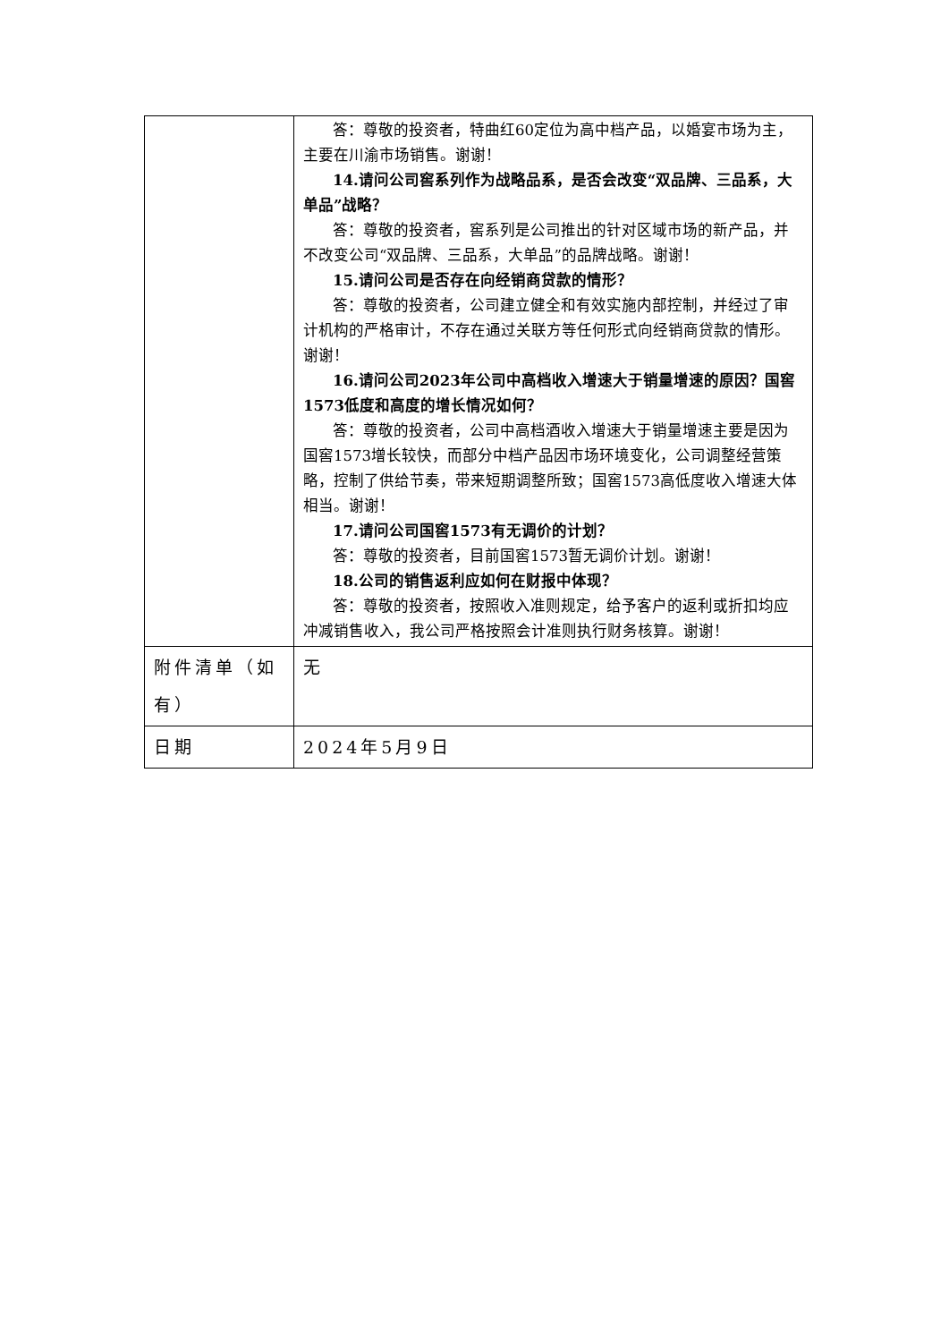| | 答：尊敬的投资者，特曲红60定位为高中档产品，以婚宴市场为主，主要在川渝市场销售。谢谢！ 14.请问公司窖系列作为战略品系，是否会改变“双品牌、三品系，大单品”战略？ 答：尊敬的投资者，窖系列是公司推出的针对区域市场的新产品，并不改变公司“双品牌、三品系，大单品”的品牌战略。谢谢！ 15.请问公司是否存在向经销商贷款的情形？ 答：尊敬的投资者，公司建立健全和有效实施内部控制，并经过了审计机构的严格审计，不存在通过关联方等任何形式向经销商贷款的情形。谢谢！ 16.请问公司2023年公司中高档收入增速大于销量增速的原因？国窖1573低度和高度的增长情况如何？ 答：尊敬的投资者，公司中高档酒收入增速大于销量增速主要是因为国窖1573增长较快，而部分中档产品因市场环境变化，公司调整经营策略，控制了供给节奏，带来短期调整所致；国窖1573高低度收入增速大体相当。谢谢！ 17.请问公司国窖1573有无调价的计划？ 答：尊敬的投资者，目前国窖1573暂无调价计划。谢谢！ 18.公司的销售返利应如何在财报中体现？ 答：尊敬的投资者，按照收入准则规定，给予客户的返利或折扣均应冲减销售收入，我公司严格按照会计准则执行财务核算。谢谢！ |
| 附件清单（如有） | 无 |
| 日期 | 2024年5月9日 |